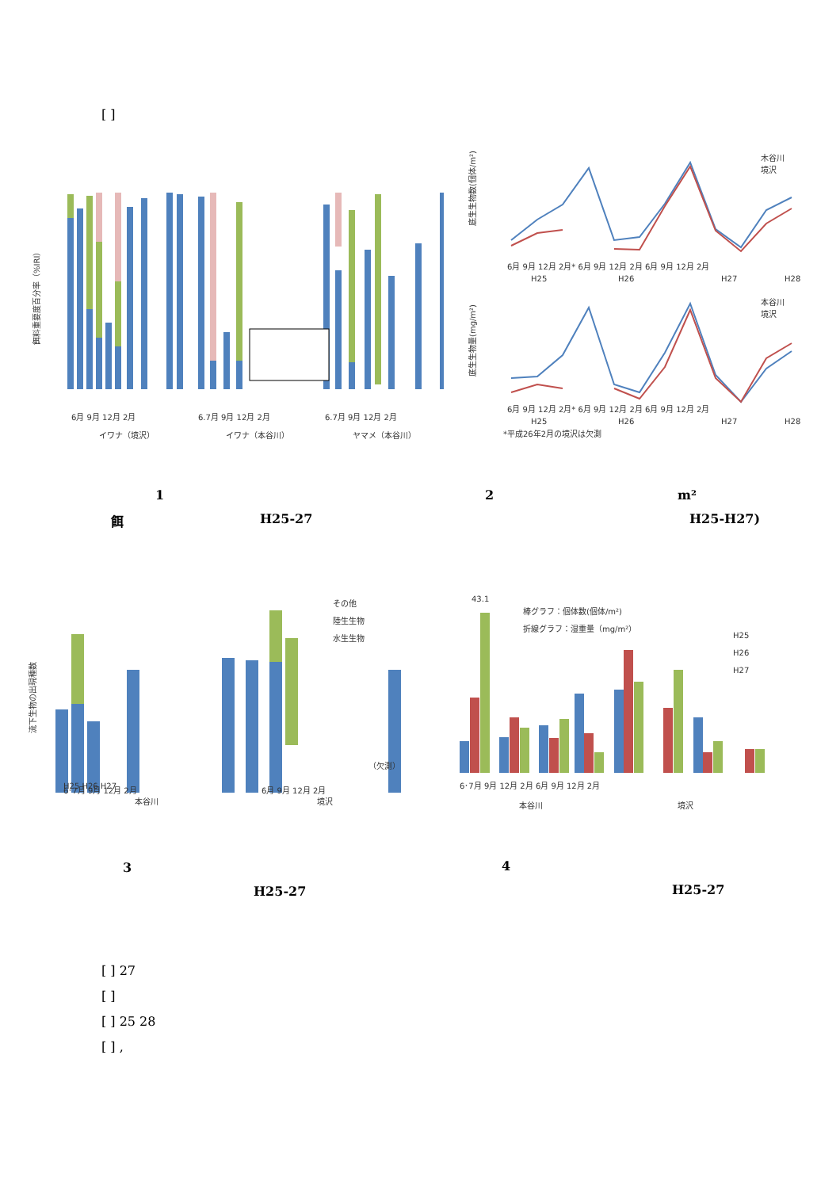[ ]
餌料重要度百分率（%IRI）
6月 9月 12月 2月
6.7月 9月 12月 2月
6.7月 9月 12月 2月
イワナ（境沢）
イワナ（本谷川）
ヤマメ（本谷川）
底生生物数(個体/m²)
木谷川
境沢
6月 9月 12月 2月* 6月 9月 12月 2月 6月 9月 12月 2月
H25
H26
H27
H28
底生生物量(mg/m²)
本谷川
境沢
6月 9月 12月 2月* 6月 9月 12月 2月 6月 9月 12月 2月
H25
H26
H27
H28
*平成26年2月の境沢は欠測
1 2 m²
餌 H25-27 H25-H27)
流下生物の出現種数
その他
陸生生物
水生生物
（欠測）
H25 H26 H27
.
.
6･7月 9月 12月 2月
6月 9月 12月 2月
本谷川
境沢
43.1
棒グラフ：個体数(個体/m²)
折線グラフ：湿重量（mg/m²）
H25
H26
H27
6･7月 9月 12月 2月 6月 9月 12月 2月
本谷川
境沢
3 4
H25-27 H25-27
[ ] 27
[ ]
[ ] 25 28
[ ] ,